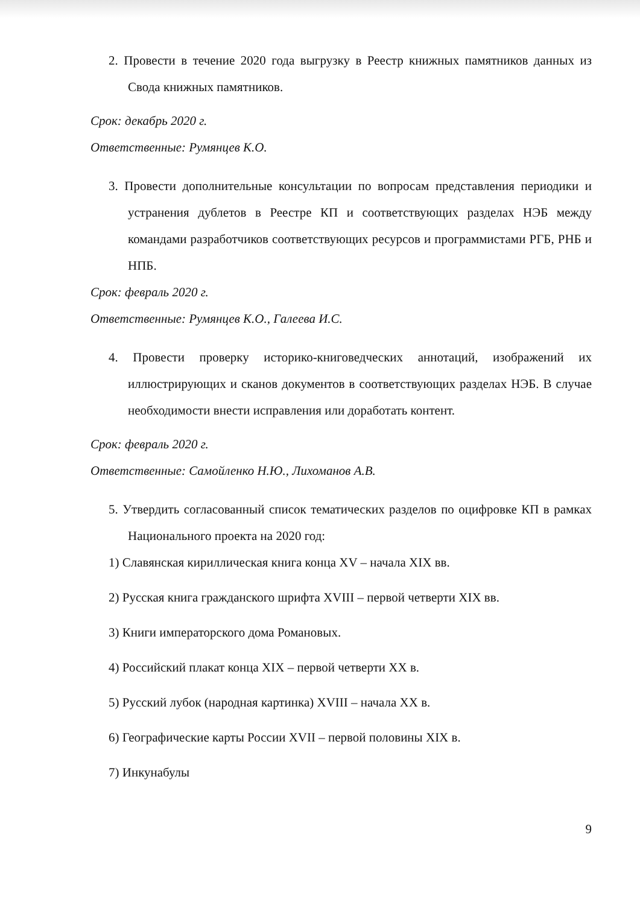2. Провести в течение 2020 года выгрузку в Реестр книжных памятников данных из Свода книжных памятников.
Срок: декабрь 2020 г.
Ответственные: Румянцев К.О.
3. Провести дополнительные консультации по вопросам представления периодики и устранения дублетов в Реестре КП и соответствующих разделах НЭБ между командами разработчиков соответствующих ресурсов и программистами РГБ, РНБ и НПБ.
Срок: февраль 2020 г.
Ответственные: Румянцев К.О., Галеева И.С.
4. Провести проверку историко-книговедческих аннотаций, изображений их иллюстрирующих и сканов документов в соответствующих разделах НЭБ. В случае необходимости внести исправления или доработать контент.
Срок: февраль 2020 г.
Ответственные: Самойленко Н.Ю., Лихоманов А.В.
5. Утвердить согласованный список тематических разделов по оцифровке КП в рамках Национального проекта на 2020 год:
1) Славянская кириллическая книга конца XV – начала XIX вв.
2) Русская книга гражданского шрифта XVIII – первой четверти XIX вв.
3) Книги императорского дома Романовых.
4) Российский плакат конца XIX – первой четверти XX в.
5) Русский лубок (народная картинка) XVIII – начала XX в.
6) Географические карты России XVII – первой половины XIX в.
7) Инкунабулы
9